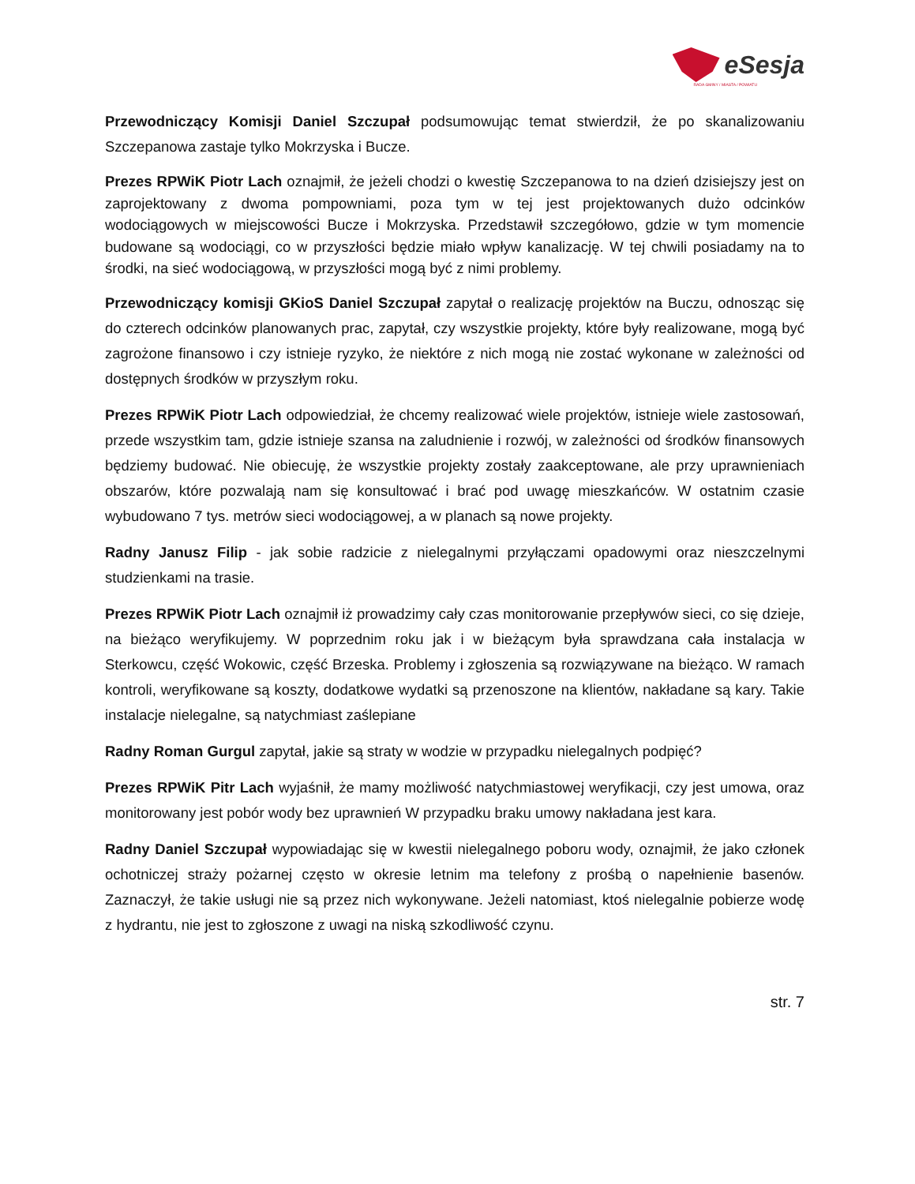eSesja
RADA GMINY / MIASTA / POWIATU
Przewodniczący Komisji Daniel Szczupał podsumowując temat stwierdził, że po skanalizowaniu Szczepanowa zastaje tylko Mokrzyska i Bucze.
Prezes RPWiK Piotr Lach oznajmił, że jeżeli chodzi o kwestię Szczepanowa to na dzień dzisiejszy jest on zaprojektowany z dwoma pompowniami, poza tym w tej jest projektowanych dużo odcinków wodociągowych w miejscowości Bucze i Mokrzyska. Przedstawił szczegółowo, gdzie w tym momencie budowane są wodociągi, co w przyszłości będzie miało wpływ kanalizację. W tej chwili posiadamy na to środki, na sieć wodociągową, w przyszłości mogą być z nimi problemy.
Przewodniczący komisji GKioS Daniel Szczupał zapytał o realizację projektów na Buczu, odnosząc się do czterech odcinków planowanych prac, zapytał, czy wszystkie projekty, które były realizowane, mogą być zagrożone finansowo i czy istnieje ryzyko, że niektóre z nich mogą nie zostać wykonane w zależności od dostępnych środków w przyszłym roku.
Prezes RPWiK Piotr Lach odpowiedział, że chcemy realizować wiele projektów, istnieje wiele zastosowań, przede wszystkim tam, gdzie istnieje szansa na zaludnienie i rozwój, w zależności od środków finansowych będziemy budować. Nie obiecuję, że wszystkie projekty zostały zaakceptowane, ale przy uprawnieniach obszarów, które pozwalają nam się konsultować i brać pod uwagę mieszkańców. W ostatnim czasie wybudowano 7 tys. metrów sieci wodociągowej, a w planach są nowe projekty.
Radny Janusz Filip - jak sobie radzicie z nielegalnymi przyłączami opadowymi oraz nieszczelnymi studzienkami na trasie.
Prezes RPWiK Piotr Lach oznajmił iż prowadzimy cały czas monitorowanie przepływów sieci, co się dzieje, na bieżąco weryfikujemy. W poprzednim roku jak i w bieżącym była sprawdzana cała instalacja w Sterkowcu, część Wokowic, część Brzeska. Problemy i zgłoszenia są rozwiązywane na bieżąco. W ramach kontroli, weryfikowane są koszty, dodatkowe wydatki są przenoszone na klientów, nakładane są kary. Takie instalacje nielegalne, są natychmiast zaślepiane
Radny Roman Gurgul zapytał, jakie są straty w wodzie w przypadku nielegalnych podpięć?
Prezes RPWiK Pitr Lach wyjaśnił, że mamy możliwość natychmiastowej weryfikacji, czy jest umowa, oraz monitorowany jest pobór wody bez uprawnień W przypadku braku umowy nakładana jest kara.
Radny Daniel Szczupał wypowiadając się w kwestii nielegalnego poboru wody, oznajmił, że jako członek ochotniczej straży pożarnej często w okresie letnim ma telefony z prośbą o napełnienie basenów. Zaznaczył, że takie usługi nie są przez nich wykonywane. Jeżeli natomiast, ktoś nielegalnie pobierze wodę z hydrantu, nie jest to zgłoszone z uwagi na niską szkodliwość czynu.
str. 7